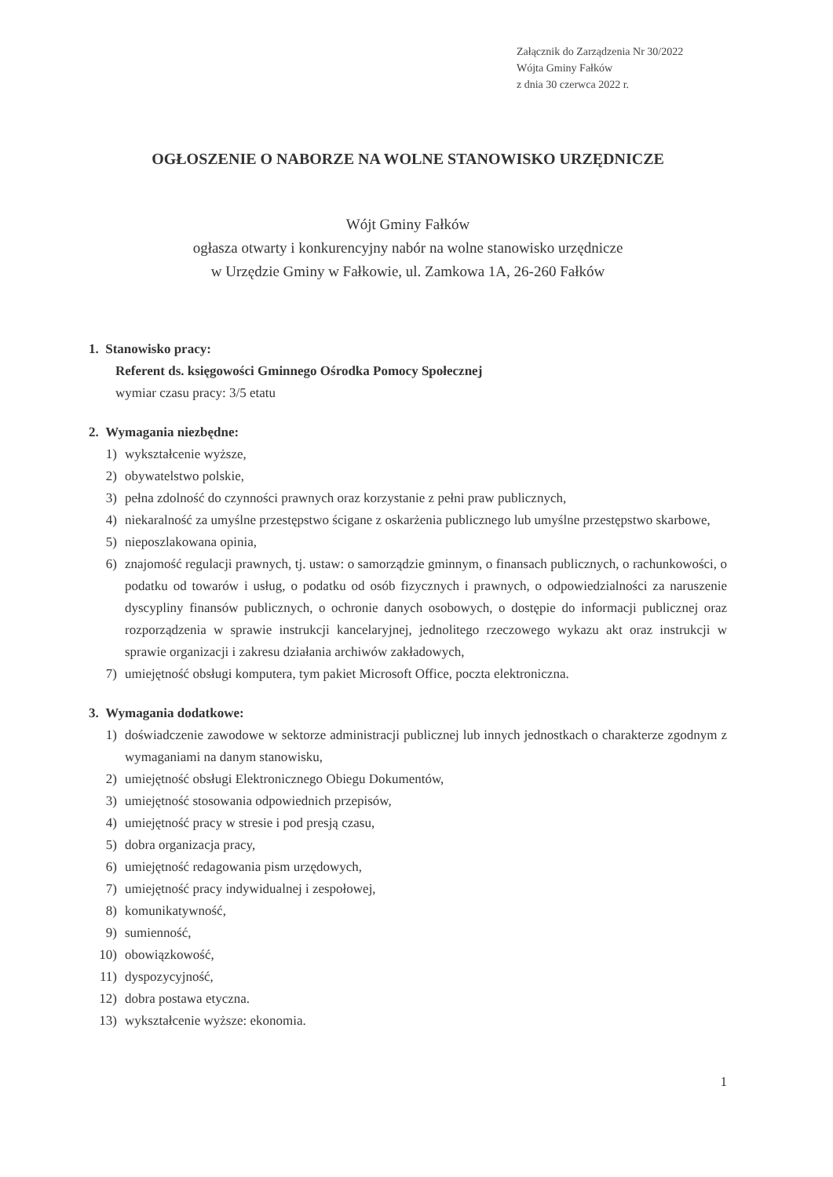Załącznik do Zarządzenia Nr 30/2022
Wójta Gminy Fałków
z dnia 30 czerwca 2022 r.
OGŁOSZENIE O NABORZE NA WOLNE STANOWISKO URZĘDNICZE
Wójt Gminy Fałków
ogłasza otwarty i konkurencyjny nabór na wolne stanowisko urzędnicze
w Urzędzie Gminy w Fałkowie, ul. Zamkowa 1A, 26-260 Fałków
1. Stanowisko pracy:
Referent ds. księgowości Gminnego Ośrodka Pomocy Społecznej
wymiar czasu pracy: 3/5 etatu
2. Wymagania niezbędne:
1) wykształcenie wyższe,
2) obywatelstwo polskie,
3) pełna zdolność do czynności prawnych oraz korzystanie z pełni praw publicznych,
4) niekaralność za umyślne przestępstwo ścigane z oskarżenia publicznego lub umyślne przestępstwo skarbowe,
5) nieposzlakowana opinia,
6) znajomość regulacji prawnych, tj. ustaw: o samorządzie gminnym, o finansach publicznych, o rachunkowości, o podatku od towarów i usług, o podatku od osób fizycznych i prawnych, o odpowiedzialności za naruszenie dyscypliny finansów publicznych, o ochronie danych osobowych, o dostępie do informacji publicznej oraz rozporządzenia w sprawie instrukcji kancelaryjnej, jednolitego rzeczowego wykazu akt oraz instrukcji w sprawie organizacji i zakresu działania archiwów zakładowych,
7) umiejętność obsługi komputera, tym pakiet Microsoft Office, poczta elektroniczna.
3. Wymagania dodatkowe:
1) doświadczenie zawodowe w sektorze administracji publicznej lub innych jednostkach o charakterze zgodnym z wymaganiami na danym stanowisku,
2) umiejętność obsługi Elektronicznego Obiegu Dokumentów,
3) umiejętność stosowania odpowiednich przepisów,
4) umiejętność pracy w stresie i pod presją czasu,
5) dobra organizacja pracy,
6) umiejętność redagowania pism urzędowych,
7) umiejętność pracy indywidualnej i zespołowej,
8) komunikatywność,
9) sumienność,
10) obowiązkowość,
11) dyspozycyjność,
12) dobra postawa etyczna.
13) wykształcenie wyższe: ekonomia.
1